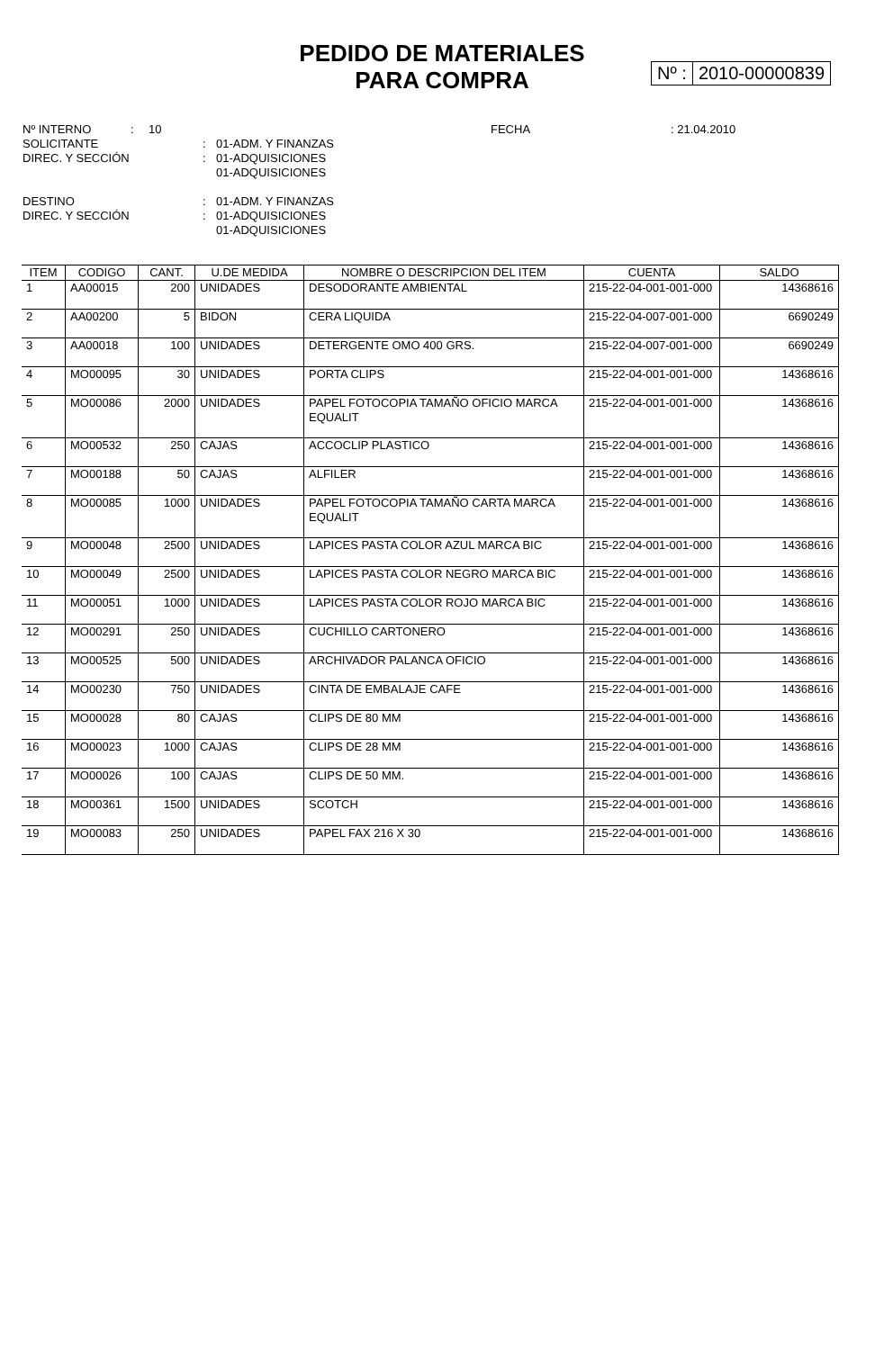PEDIDO DE MATERIALES
PARA COMPRA
Nº : 2010-00000839
Nº INTERNO: 10 FECHA: 21.04.2010
SOLICITANTE: 01-ADM. Y FINANZAS
DIREC. Y SECCIÓN: 01-ADQUISICIONES
01-ADQUISICIONES
DESTINO: 01-ADM. Y FINANZAS
DIREC. Y SECCIÓN: 01-ADQUISICIONES
01-ADQUISICIONES
| ITEM | CODIGO | CANT. | U.DE MEDIDA | NOMBRE O DESCRIPCION DEL ITEM | CUENTA | SALDO |
| --- | --- | --- | --- | --- | --- | --- |
| 1 | AA00015 | 200 | UNIDADES | DESODORANTE AMBIENTAL | 215-22-04-001-001-000 | 14368616 |
| 2 | AA00200 | 5 | BIDON | CERA LIQUIDA | 215-22-04-007-001-000 | 6690249 |
| 3 | AA00018 | 100 | UNIDADES | DETERGENTE OMO 400 GRS. | 215-22-04-007-001-000 | 6690249 |
| 4 | MO00095 | 30 | UNIDADES | PORTA CLIPS | 215-22-04-001-001-000 | 14368616 |
| 5 | MO00086 | 2000 | UNIDADES | PAPEL FOTOCOPIA TAMAÑO OFICIO MARCA EQUALIT | 215-22-04-001-001-000 | 14368616 |
| 6 | MO00532 | 250 | CAJAS | ACCOCLIP PLASTICO | 215-22-04-001-001-000 | 14368616 |
| 7 | MO00188 | 50 | CAJAS | ALFILER | 215-22-04-001-001-000 | 14368616 |
| 8 | MO00085 | 1000 | UNIDADES | PAPEL FOTOCOPIA TAMAÑO CARTA MARCA EQUALIT | 215-22-04-001-001-000 | 14368616 |
| 9 | MO00048 | 2500 | UNIDADES | LAPICES PASTA COLOR AZUL MARCA BIC | 215-22-04-001-001-000 | 14368616 |
| 10 | MO00049 | 2500 | UNIDADES | LAPICES PASTA COLOR NEGRO MARCA BIC | 215-22-04-001-001-000 | 14368616 |
| 11 | MO00051 | 1000 | UNIDADES | LAPICES PASTA COLOR ROJO MARCA BIC | 215-22-04-001-001-000 | 14368616 |
| 12 | MO00291 | 250 | UNIDADES | CUCHILLO CARTONERO | 215-22-04-001-001-000 | 14368616 |
| 13 | MO00525 | 500 | UNIDADES | ARCHIVADOR PALANCA OFICIO | 215-22-04-001-001-000 | 14368616 |
| 14 | MO00230 | 750 | UNIDADES | CINTA DE EMBALAJE CAFE | 215-22-04-001-001-000 | 14368616 |
| 15 | MO00028 | 80 | CAJAS | CLIPS DE 80 MM | 215-22-04-001-001-000 | 14368616 |
| 16 | MO00023 | 1000 | CAJAS | CLIPS DE 28 MM | 215-22-04-001-001-000 | 14368616 |
| 17 | MO00026 | 100 | CAJAS | CLIPS DE 50 MM. | 215-22-04-001-001-000 | 14368616 |
| 18 | MO00361 | 1500 | UNIDADES | SCOTCH | 215-22-04-001-001-000 | 14368616 |
| 19 | MO00083 | 250 | UNIDADES | PAPEL FAX 216 X 30 | 215-22-04-001-001-000 | 14368616 |